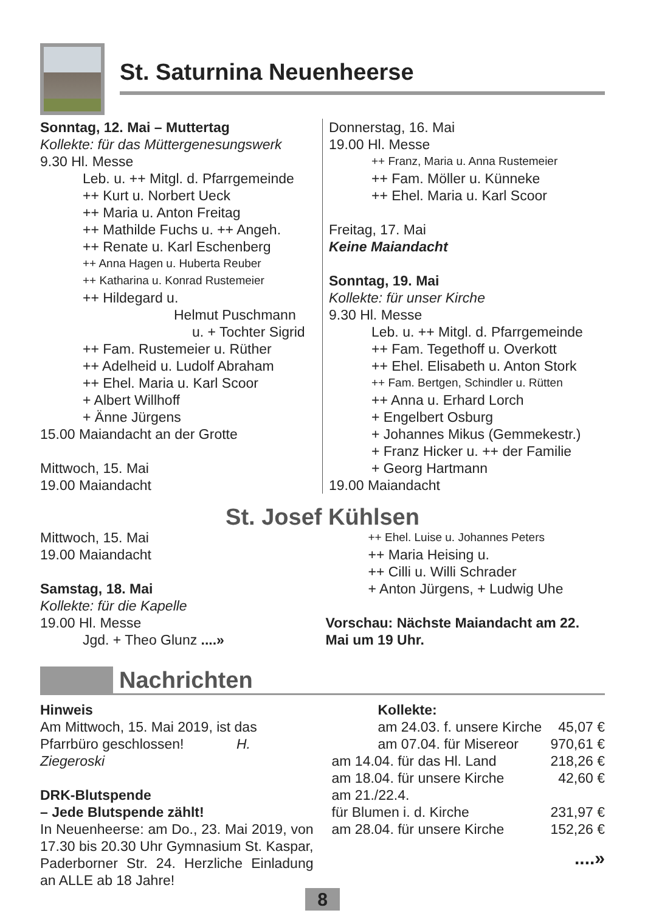St. Saturnina Neuenheerse
Sonntag, 12. Mai – Muttertag
Kollekte: für das Müttergenesungswerk
9.30 Hl. Messe
Leb. u. ++ Mitgl. d. Pfarrgemeinde
++ Kurt u. Norbert Ueck
++ Maria u. Anton Freitag
++ Mathilde Fuchs u. ++ Angeh.
++ Renate u. Karl Eschenberg
++ Anna Hagen u. Huberta Reuber
++ Katharina u. Konrad Rustemeier
++ Hildegard u.
Helmut Puschmann
u. + Tochter Sigrid
++ Fam. Rustemeier u. Rüther
++ Adelheid u. Ludolf Abraham
++ Ehel. Maria u. Karl Scoor
+ Albert Willhoff
+ Änne Jürgens
15.00 Maiandacht an der Grotte
Mittwoch, 15. Mai
19.00 Maiandacht
Donnerstag, 16. Mai
19.00 Hl. Messe
++ Franz, Maria u. Anna Rustemeier
++ Fam. Möller u. Künneke
++ Ehel. Maria u. Karl Scoor
Freitag, 17. Mai
Keine Maiandacht
Sonntag, 19. Mai
Kollekte: für unser Kirche
9.30 Hl. Messe
Leb. u. ++ Mitgl. d. Pfarrgemeinde
++ Fam. Tegethoff u. Overkott
++ Ehel. Elisabeth u. Anton Stork
++ Fam. Bertgen, Schindler u. Rütten
++ Anna u. Erhard Lorch
+ Engelbert Osburg
+ Johannes Mikus (Gemmekestr.)
+ Franz Hicker u. ++ der Familie
+ Georg Hartmann
19.00 Maiandacht
St. Josef Kühlsen
Mittwoch, 15. Mai
19.00 Maiandacht
Samstag, 18. Mai
Kollekte: für die Kapelle
19.00 Hl. Messe
Jgd. + Theo Glunz ....»
++ Ehel. Luise u. Johannes Peters
++ Maria Heising u.
++ Cilli u. Willi Schrader
+ Anton Jürgens, + Ludwig Uhe
Vorschau: Nächste Maiandacht am 22. Mai um 19 Uhr.
Nachrichten
Hinweis
Am Mittwoch, 15. Mai 2019, ist das Pfarrbüro geschlossen! H. Ziegeroski
DRK-Blutspende
– Jede Blutspende zählt!
In Neuenheerse: am Do., 23. Mai 2019, von 17.30 bis 20.30 Uhr Gymnasium St. Kaspar, Paderborner Str. 24. Herzliche Einladung an ALLE ab 18 Jahre!
Kollekte:
am 24.03. f. unsere Kirche 45,07 €
am 07.04. für Misereor 970,61 €
am 14.04. für das Hl. Land 218,26 €
am 18.04. für unsere Kirche 42,60 €
am 21./22.4.
für Blumen i. d. Kirche 231,97 €
am 28.04. für unsere Kirche 152,26 €
....»
8